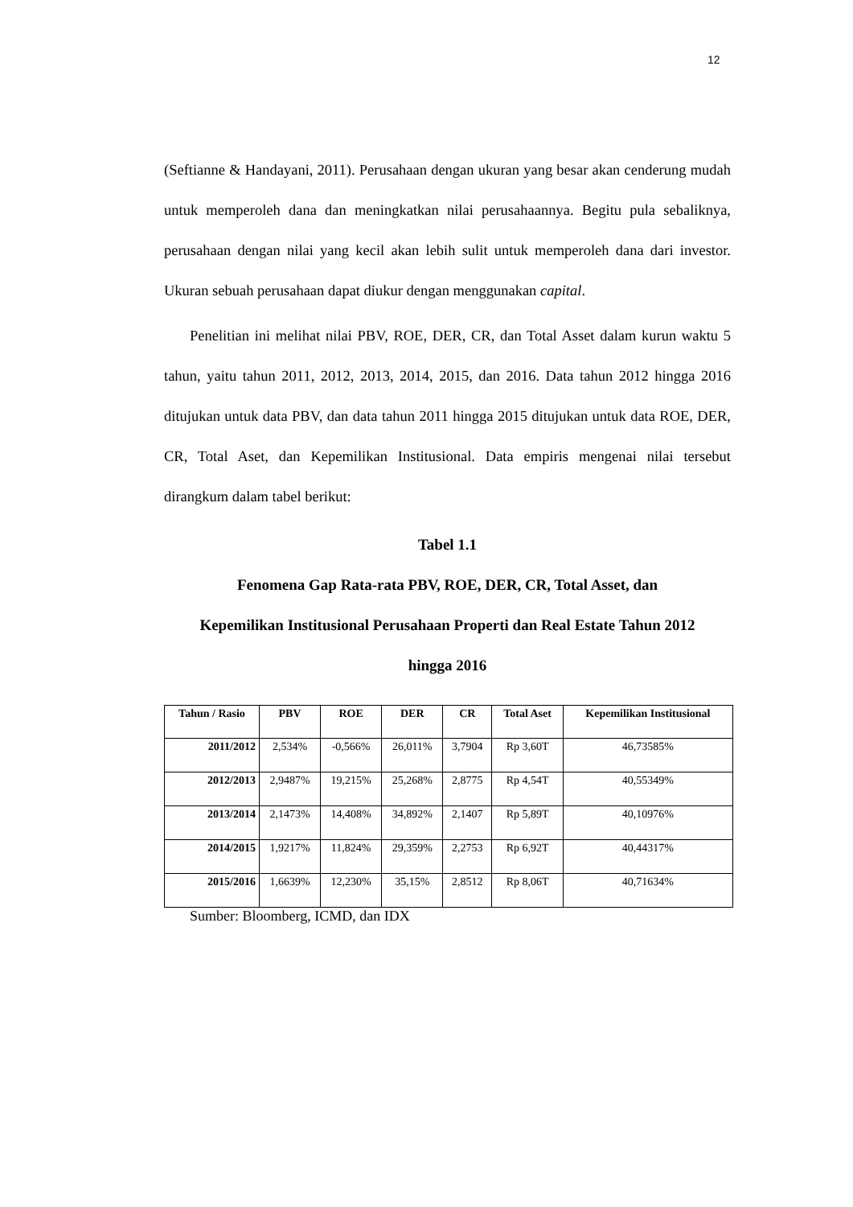12
(Seftianne & Handayani, 2011). Perusahaan dengan ukuran yang besar akan cenderung mudah untuk memperoleh dana dan meningkatkan nilai perusahaannya. Begitu pula sebaliknya, perusahaan dengan nilai yang kecil akan lebih sulit untuk memperoleh dana dari investor. Ukuran sebuah perusahaan dapat diukur dengan menggunakan capital.
Penelitian ini melihat nilai PBV, ROE, DER, CR, dan Total Asset dalam kurun waktu 5 tahun, yaitu tahun 2011, 2012, 2013, 2014, 2015, dan 2016. Data tahun 2012 hingga 2016 ditujukan untuk data PBV, dan data tahun 2011 hingga 2015 ditujukan untuk data ROE, DER, CR, Total Aset, dan Kepemilikan Institusional. Data empiris mengenai nilai tersebut dirangkum dalam tabel berikut:
Tabel 1.1
Fenomena Gap Rata-rata PBV, ROE, DER, CR, Total Asset, dan
Kepemilikan Institusional Perusahaan Properti dan Real Estate Tahun 2012
hingga 2016
| Tahun / Rasio | PBV | ROE | DER | CR | Total Aset | Kepemilikan Institusional |
| --- | --- | --- | --- | --- | --- | --- |
| 2011/2012 | 2,534% | -0,566% | 26,011% | 3,7904 | Rp 3,60T | 46,73585% |
| 2012/2013 | 2,9487% | 19,215% | 25,268% | 2,8775 | Rp 4,54T | 40,55349% |
| 2013/2014 | 2,1473% | 14,408% | 34,892% | 2,1407 | Rp 5,89T | 40,10976% |
| 2014/2015 | 1,9217% | 11,824% | 29,359% | 2,2753 | Rp 6,92T | 40,44317% |
| 2015/2016 | 1,6639% | 12,230% | 35,15% | 2,8512 | Rp 8,06T | 40,71634% |
Sumber: Bloomberg, ICMD, dan IDX